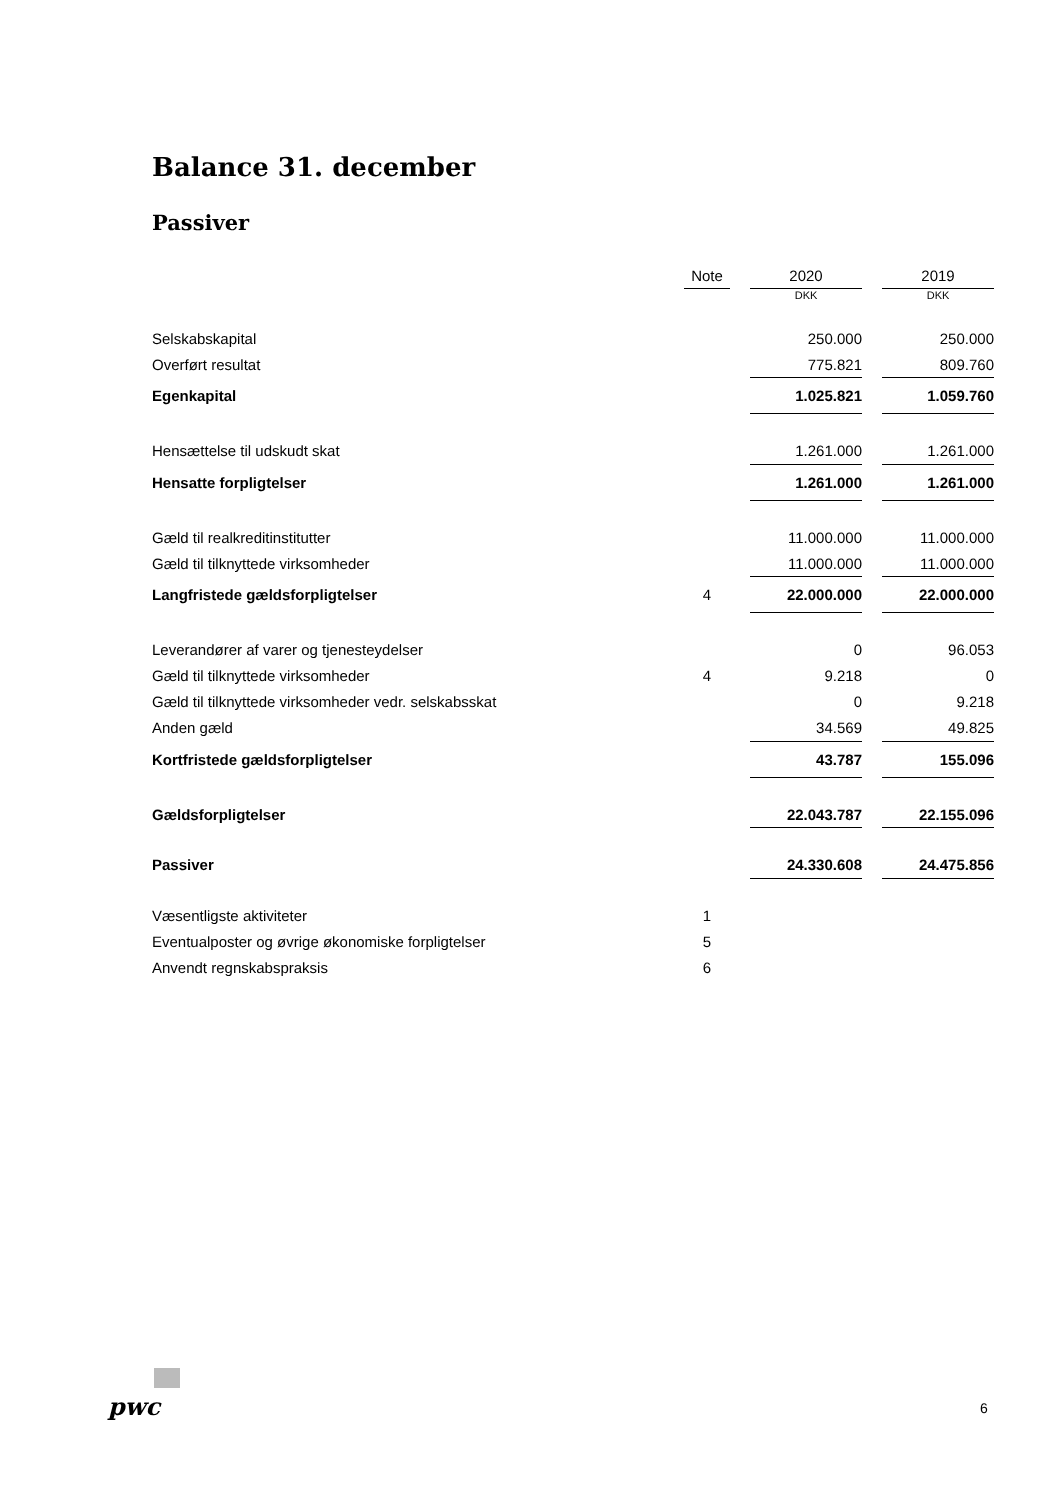Balance 31. december
Passiver
| | Note | | 2020 | | 2019 |
| --- | --- | --- | --- | --- | --- |
| | | | DKK | | DKK |
| Selskabskapital | | | 250.000 | | 250.000 |
| Overført resultat | | | 775.821 | | 809.760 |
| Egenkapital | | | 1.025.821 | | 1.059.760 |
| Hensættelse til udskudt skat | | | 1.261.000 | | 1.261.000 |
| Hensatte forpligtelser | | | 1.261.000 | | 1.261.000 |
| Gæld til realkreditinstitutter | | | 11.000.000 | | 11.000.000 |
| Gæld til tilknyttede virksomheder | | | 11.000.000 | | 11.000.000 |
| Langfristede gældsforpligtelser | 4 | | 22.000.000 | | 22.000.000 |
| Leverandører af varer og tjenesteydelser | | | 0 | | 96.053 |
| Gæld til tilknyttede virksomheder | 4 | | 9.218 | | 0 |
| Gæld til tilknyttede virksomheder vedr. selskabsskat | | | 0 | | 9.218 |
| Anden gæld | | | 34.569 | | 49.825 |
| Kortfristede gældsforpligtelser | | | 43.787 | | 155.096 |
| Gældsforpligtelser | | | 22.043.787 | | 22.155.096 |
| Passiver | | | 24.330.608 | | 24.475.856 |
| Væsentligste aktiviteter | 1 | | | | |
| Eventualposter og øvrige økonomiske forpligtelser | 5 | | | | |
| Anvendt regnskabspraksis | 6 | | | | |
pwc 6